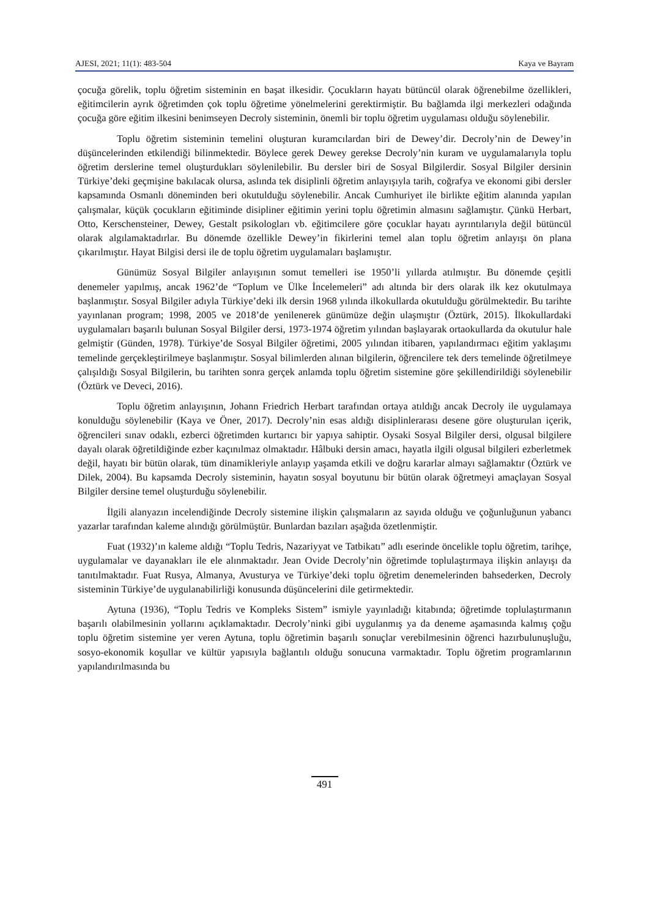AJESI, 2021; 11(1): 483-504 Kaya ve Bayram
çocuğa görelik, toplu öğretim sisteminin en başat ilkesidir. Çocukların hayatı bütüncül olarak öğrenebilme özellikleri, eğitimcilerin ayrık öğretimden çok toplu öğretime yönelmelerini gerektirmiştir. Bu bağlamda ilgi merkezleri odağında çocuğa göre eğitim ilkesini benimseyen Decroly sisteminin, önemli bir toplu öğretim uygulaması olduğu söylenebilir.
Toplu öğretim sisteminin temelini oluşturan kuramcılardan biri de Dewey’dir. Decroly’nin de Dewey’in düşüncelerinden etkilendiği bilinmektedir. Böylece gerek Dewey gerekse Decroly’nin kuram ve uygulamalarıyla toplu öğretim derslerine temel oluşturdukları söylenilebilir. Bu dersler biri de Sosyal Bilgilerdir. Sosyal Bilgiler dersinin Türkiye’deki geçmişine bakılacak olursa, aslında tek disiplinli öğretim anlayışıyla tarih, coğrafya ve ekonomi gibi dersler kapsamında Osmanlı döneminden beri okutulduğu söylenebilir. Ancak Cumhuriyet ile birlikte eğitim alanında yapılan çalışmalar, küçük çocukların eğitiminde disipliner eğitimin yerini toplu öğretimin almasını sağlamıştır. Çünkü Herbart, Otto, Kerschensteiner, Dewey, Gestalt psikologları vb. eğitimcilere göre çocuklar hayatı ayrıntılarıyla değil bütüncül olarak algılamaktadırlar. Bu dönemde özellikle Dewey’in fikirlerini temel alan toplu öğretim anlayışı ön plana çıkarılmıştır. Hayat Bilgisi dersi ile de toplu öğretim uygulamaları başlamıştır.
Günümüz Sosyal Bilgiler anlayışının somut temelleri ise 1950’li yıllarda atılmıştır. Bu dönemde çeşitli denemeler yapılmış, ancak 1962’de “Toplum ve Ülke İncelemeleri” adı altında bir ders olarak ilk kez okutulmaya başlanmıştır. Sosyal Bilgiler adıyla Türkiye’deki ilk dersin 1968 yılında ilkokullarda okutulduğu görülmektedir. Bu tarihte yayınlanan program; 1998, 2005 ve 2018’de yenilenerek günümüze değin ulaşmıştır (Öztürk, 2015). İlkokullardaki uygulamaları başarılı bulunan Sosyal Bilgiler dersi, 1973-1974 öğretim yılından başlayarak ortaokullarda da okutulur hale gelmiştir (Günden, 1978). Türkiye’de Sosyal Bilgiler öğretimi, 2005 yılından itibaren, yapılandırmacı eğitim yaklaşımı temelinde gerçekleştirilmeye başlanmıştır. Sosyal bilimlerden alınan bilgilerin, öğrencilere tek ders temelinde öğretilmeye çalışıldığı Sosyal Bilgilerin, bu tarihten sonra gerçek anlamda toplu öğretim sistemine göre şekillendirildiği söylenebilir (Öztürk ve Deveci, 2016).
Toplu öğretim anlayışının, Johann Friedrich Herbart tarafından ortaya atıldığı ancak Decroly ile uygulamaya konulduğu söylenebilir (Kaya ve Öner, 2017). Decroly’nin esas aldığı disiplinlerarası desene göre oluşturulan içerik, öğrencileri sınav odaklı, ezberci öğretimden kurtarıcı bir yapıya sahiptir. Oysaki Sosyal Bilgiler dersi, olgusal bilgilere dayalı olarak öğretildiğinde ezber kaçınılmaz olmaktadır. Hâlbuki dersin amacı, hayatla ilgili olgusal bilgileri ezberletmek değil, hayatı bir bütün olarak, tüm dinamikleriyle anlayıp yaşamda etkili ve doğru kararlar almayı sağlamaktır (Öztürk ve Dilek, 2004). Bu kapsamda Decroly sisteminin, hayatın sosyal boyutunu bir bütün olarak öğretmeyi amaçlayan Sosyal Bilgiler dersine temel oluşturduğu söylenebilir.
İlgili alanyazın incelendiğinde Decroly sistemine ilişkin çalışmaların az sayıda olduğu ve çoğunluğunun yabancı yazarlar tarafından kaleme alındığı görülmüştür. Bunlardan bazıları aşağıda özetlenmiştir.
Fuat (1932)’ın kaleme aldığı “Toplu Tedris, Nazariyyat ve Tatbikatı” adlı eserinde öncelikle toplu öğretim, tarihçe, uygulamalar ve dayanakları ile ele alınmaktadır. Jean Ovide Decroly’nin öğretimde toplulaştırmaya ilişkin anlayışı da tanıtılmaktadır. Fuat Rusya, Almanya, Avusturya ve Türkiye’deki toplu öğretim denemelerinden bahsederken, Decroly sisteminin Türkiye’de uygulanabilirliği konusunda düşüncelerini dile getirmektedir.
Aytuna (1936), “Toplu Tedris ve Kompleks Sistem” ismiyle yayınladığı kitabında; öğretimde toplulaştırmanın başarılı olabilmesinin yollarını açıklamaktadır. Decroly’ninki gibi uygulanmış ya da deneme aşamasında kalmış çoğu toplu öğretim sistemine yer veren Aytuna, toplu öğretimin başarılı sonuçlar verebilmesinin öğrenci hazırbulunuşluğu, sosyo-ekonomik koşullar ve kültür yapısıyla bağlantılı olduğu sonucuna varmaktadır. Toplu öğretim programlarının yapılandırılmasında bu
491